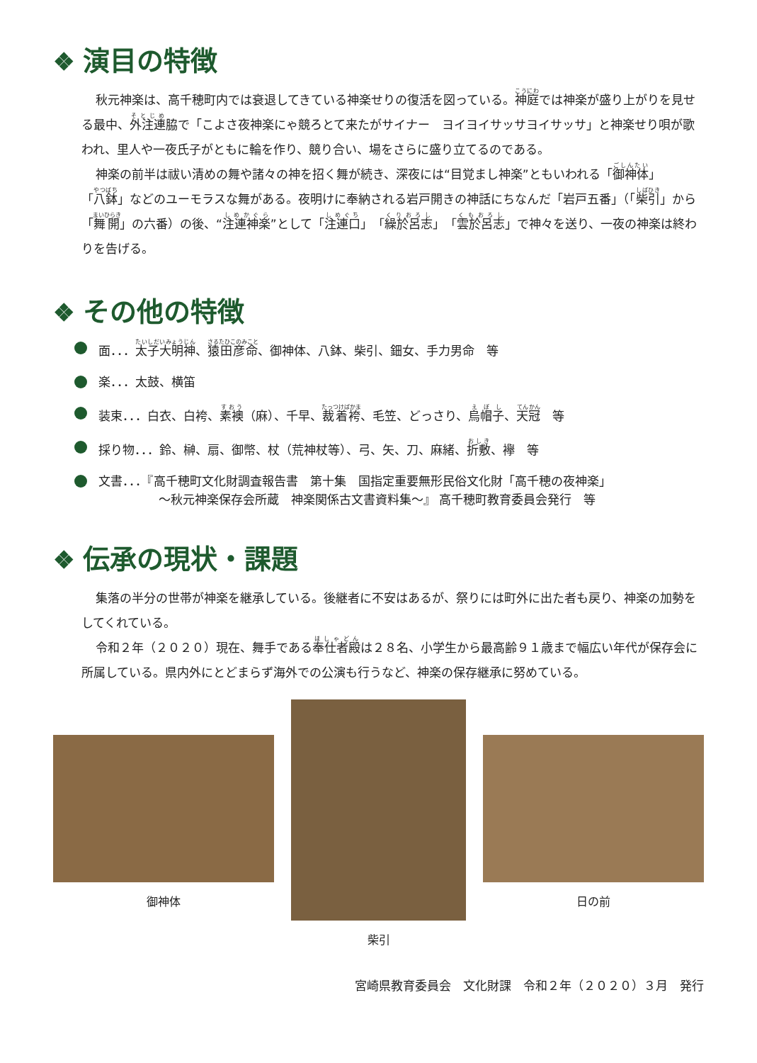❖ 演目の特徴
秋元神楽は、高千穂町内では衰退してきている神楽せりの復活を図っている。神庭では神楽が盛り上がりを見せる最中、外注連脇で「こよさ夜神楽にゃ競ろとて来たがサイナー　ヨイヨイサッサヨイサッサ」と神楽せり唄が歌われ、里人や一夜氏子がともに輪を作り、競り合い、場をさらに盛り立てるのである。
神楽の前半は祓い清めの舞や諸々の神を招く舞が続き、深夜には“目覚まし神楽”ともいわれる「御神体」「八鉢」などのユーモラスな舞がある。夜明けに奉納される岩戸開きの神話にちなんだ「岩戸五番」（「柴引」から「舞開」の六番）の後、“注連神楽”として「注連口」「繰於呂志」「雲於呂志」で神々を送り、一夜の神楽は終わりを告げる。
❖ その他の特徴
面．．．太子大明神、猿田彦命、御神体、八鉢、柴引、鈿女、手力男命　等
楽．．．太鼓、横笛
装束．．．白衣、白袴、素襖（麻）、千早、裁着袴、毛笠、どっさり、烏帽子、天冠　等
採り物．．．鈴、榊、扇、御幣、杖（荒神杖等）、弓、矢、刀、麻緒、折敷、襷　等
文書．．．『高千穂町文化財調査報告書　第十集　国指定重要無形民俗文化財「高千穂の夜神楽」
　　　　　～秋元神楽保存会所蔵　神楽関係古文書資料集～』 高千穂町教育委員会発行　等
❖ 伝承の現状・課題
集落の半分の世帯が神楽を継承している。後継者に不安はあるが、祭りには町外に出た者も戻り、神楽の加勢をしてくれている。
令和２年（２０２０）現在、舞手である奉仕者殿は２８名、小学生から最高齢９１歳まで幅広い年代が保存会に所属している。県内外にとどまらず海外での公演も行うなど、神楽の保存継承に努めている。
御神体
柴引
日の前
宮崎県教育委員会　文化財課　令和２年（２０２０）３月　発行